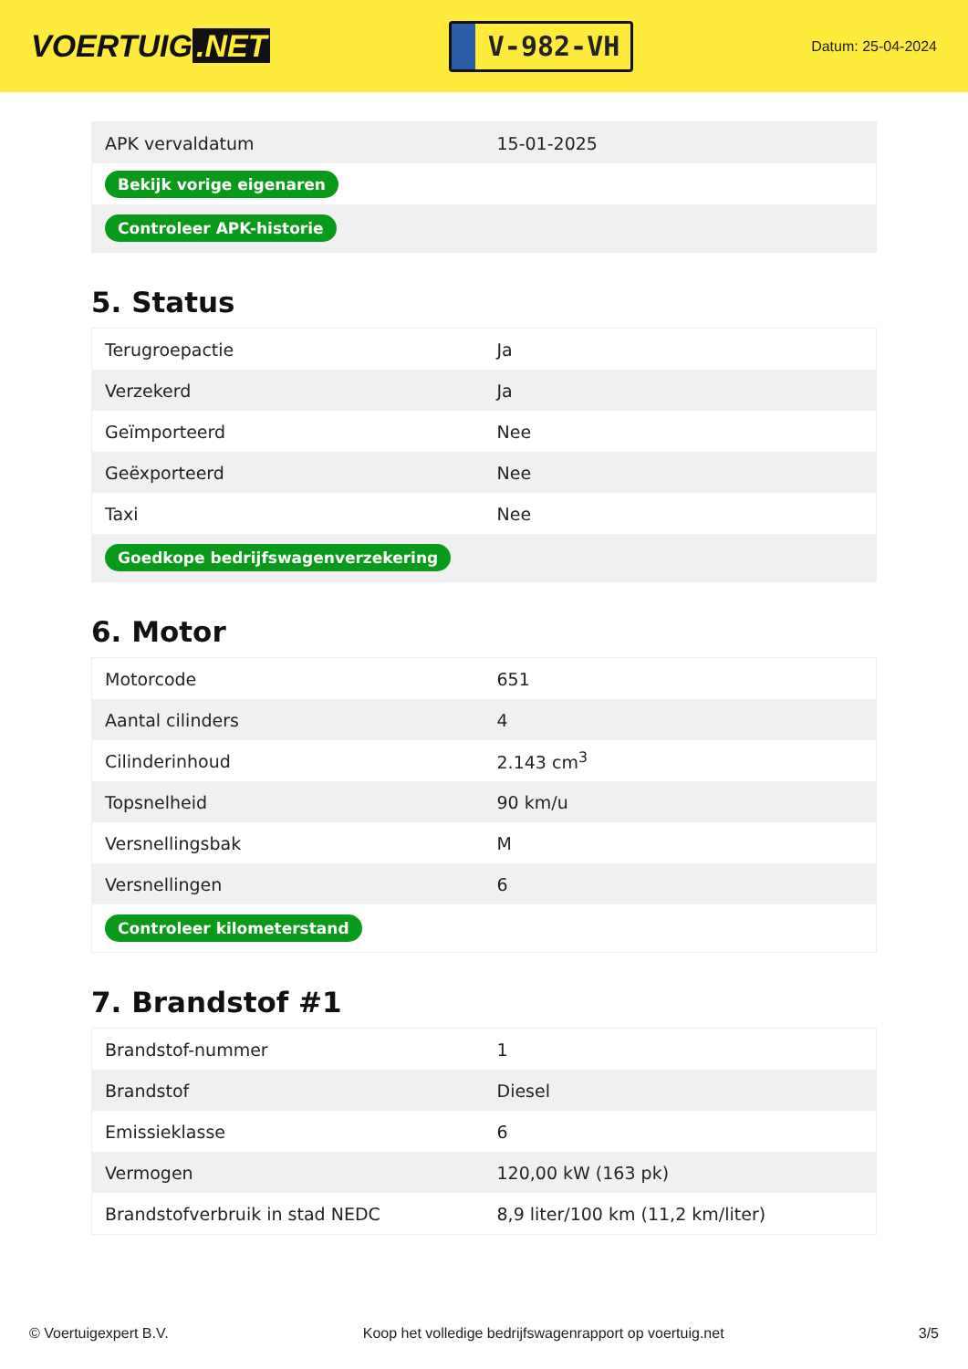VOERTUIG.NET
V-982-VH
Datum: 25-04-2024
| APK vervaldatum | 15-01-2025 |
| Bekijk vorige eigenaren | |
| Controleer APK-historie | |
5. Status
| Terugroepactie | Ja |
| Verzekerd | Ja |
| Geïmporteerd | Nee |
| Geëxporteerd | Nee |
| Taxi | Nee |
| Goedkope bedrijfswagenverzekering | |
6. Motor
| Motorcode | 651 |
| Aantal cilinders | 4 |
| Cilinderinhoud | 2.143 cm<sup>3</sup> |
| Topsnelheid | 90 km/u |
| Versnellingsbak | M |
| Versnellingen | 6 |
| Controleer kilometerstand | |
7. Brandstof #1
| Brandstof-nummer | 1 |
| Brandstof | Diesel |
| Emissieklasse | 6 |
| Vermogen | 120,00 kW (163 pk) |
| Brandstofverbruik in stad NEDC | 8,9 liter/100 km (11,2 km/liter) |
© Voertuigexpert B.V. Koop het volledige bedrijfswagenrapport op voertuig.net 3/5